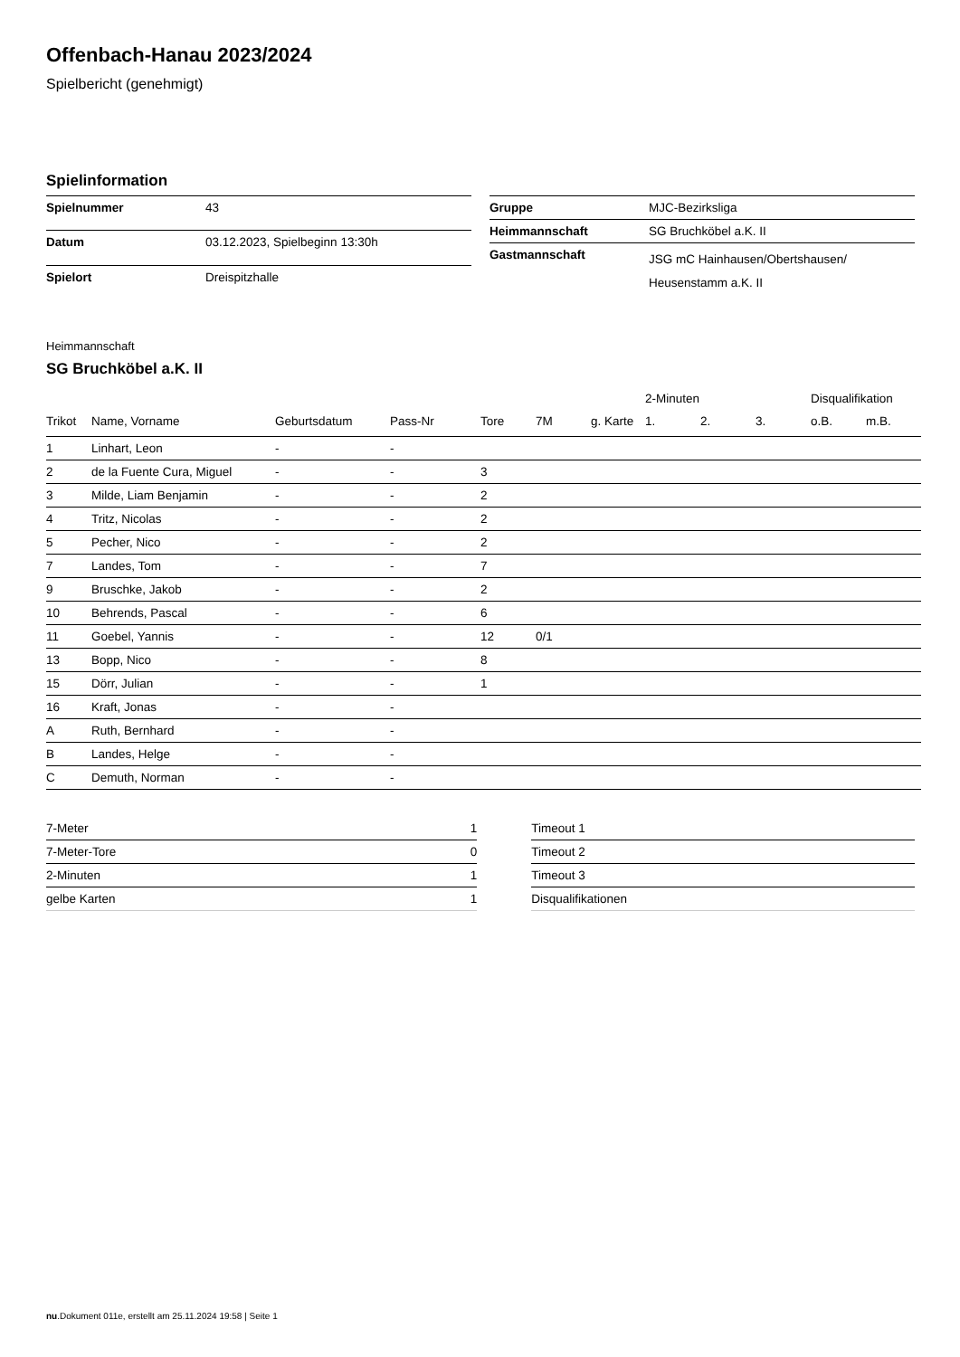Offenbach-Hanau 2023/2024
Spielbericht (genehmigt)
Spielinformation
| Spielnummer | 43 |
| Datum | 03.12.2023, Spielbeginn 13:30h |
| Spielort | Dreispitzhalle |
| Gruppe | MJC-Bezirksliga |
| Heimmannschaft | SG Bruchköbel a.K. II |
| Gastmannschaft | JSG mC Hainhausen/Obertshausen/ Heusenstamm a.K. II |
Heimmannschaft
SG Bruchköbel a.K. II
| | | | | | | | 2-Minuten | | | Disqualifikation | |
| --- | --- | --- | --- | --- | --- | --- | --- | --- | --- | --- | --- |
| Trikot | Name, Vorname | Geburtsdatum | Pass-Nr | Tore | 7M | g. Karte | 1. | 2. | 3. | o.B. | m.B. |
| 1 | Linhart, Leon | - | - | | | | | | | | |
| 2 | de la Fuente Cura, Miguel | - | - | 3 | | | | | | | |
| 3 | Milde, Liam Benjamin | - | - | 2 | | | | | | | |
| 4 | Tritz, Nicolas | - | - | 2 | | | | | | | |
| 5 | Pecher, Nico | - | - | 2 | | | | | | | |
| 7 | Landes, Tom | - | - | 7 | | | | | | | |
| 9 | Bruschke, Jakob | - | - | 2 | | | | | | | |
| 10 | Behrends, Pascal | - | - | 6 | | | | | | | |
| 11 | Goebel, Yannis | - | - | 12 | 0/1 | | | | | | |
| 13 | Bopp, Nico | - | - | 8 | | | | | | | |
| 15 | Dörr, Julian | - | - | 1 | | | | | | | |
| 16 | Kraft, Jonas | - | - | | | | | | | | |
| A | Ruth, Bernhard | - | - | | | | | | | | |
| B | Landes, Helge | - | - | | | | | | | | |
| C | Demuth, Norman | - | - | | | | | | | | |
| 7-Meter | 1 |
| 7-Meter-Tore | 0 |
| 2-Minuten | 1 |
| gelbe Karten | 1 |
| Timeout 1 |
| Timeout 2 |
| Timeout 3 |
| Disqualifikationen |
nu.Dokument 011e, erstellt am 25.11.2024 19:58 | Seite 1